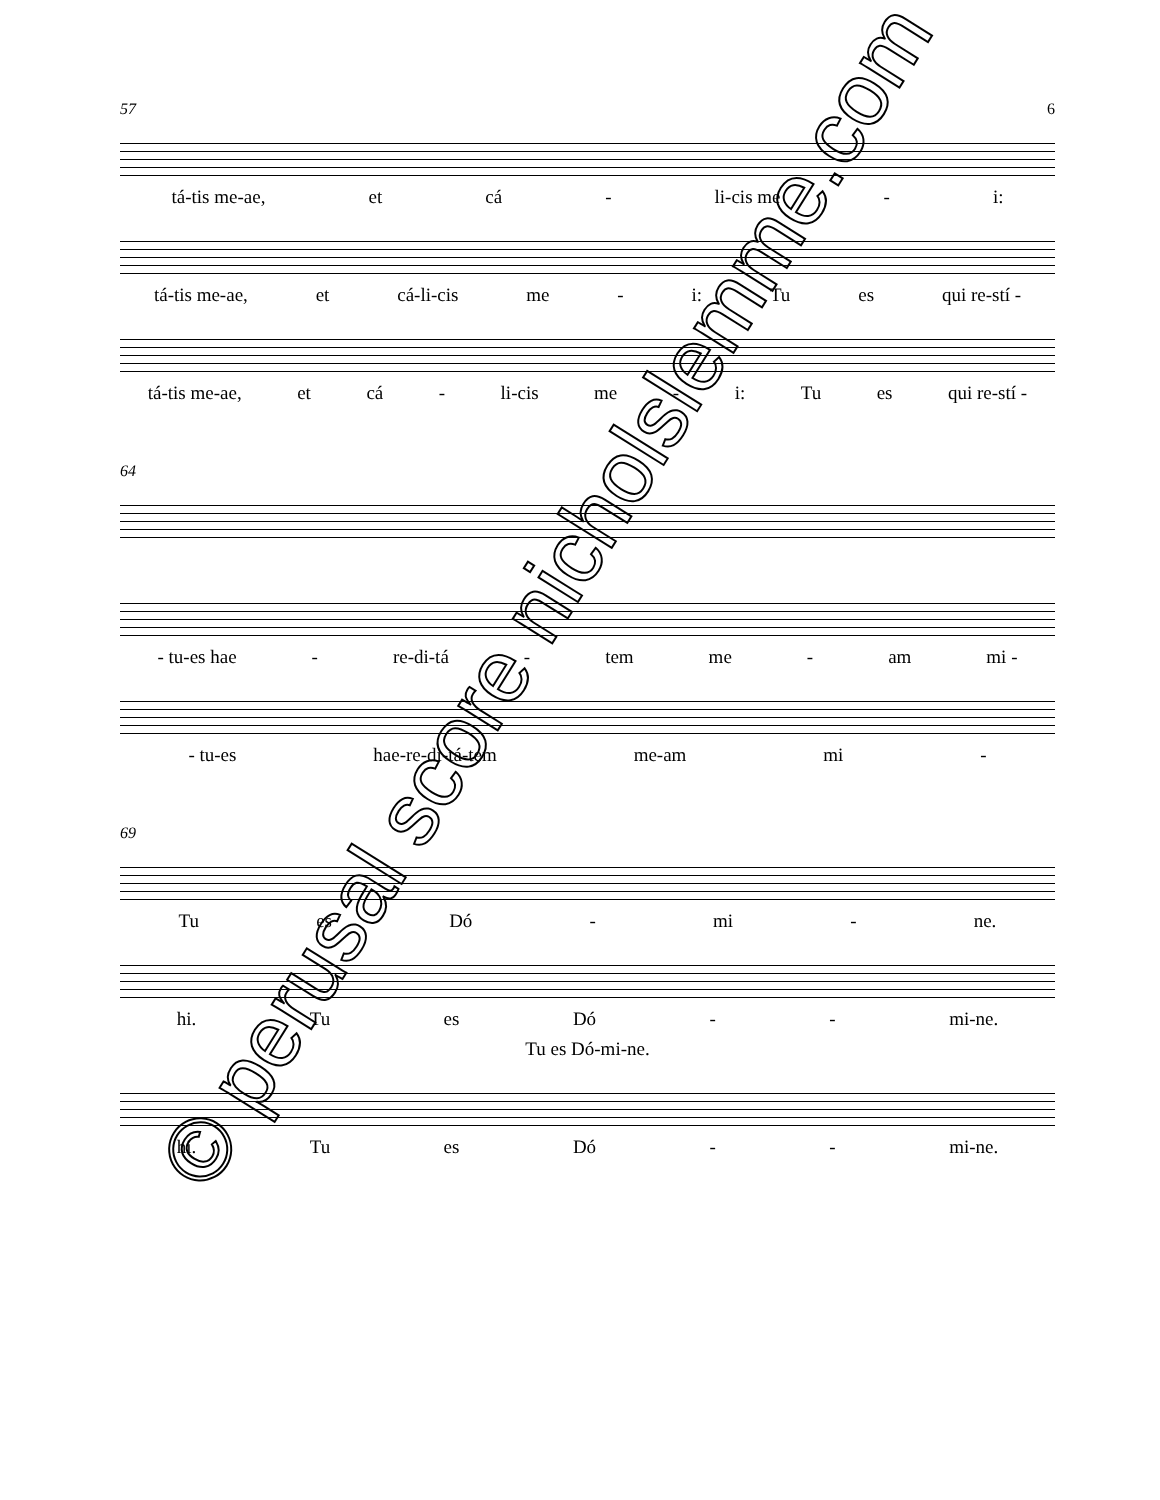57 6
tá-tis me-ae, et cá - li-cis me - i:
tá-tis me-ae, et cá-li-cis me - i: Tu es qui re-stí -
tá-tis me-ae, et cá - li-cis me - i: Tu es qui re-stí -
64
- tu-es hae - re-di-tá - tem me - am mi -
- tu-es hae-re-di-tá-tem me-am mi -
69
Tu es Dó - mi - ne.
hi. Tu es Dó - - mi-ne.
Tu es Dó-mi-ne.
hi. Tu es Dó - - mi-ne.
© perusal score nicholslemme.com